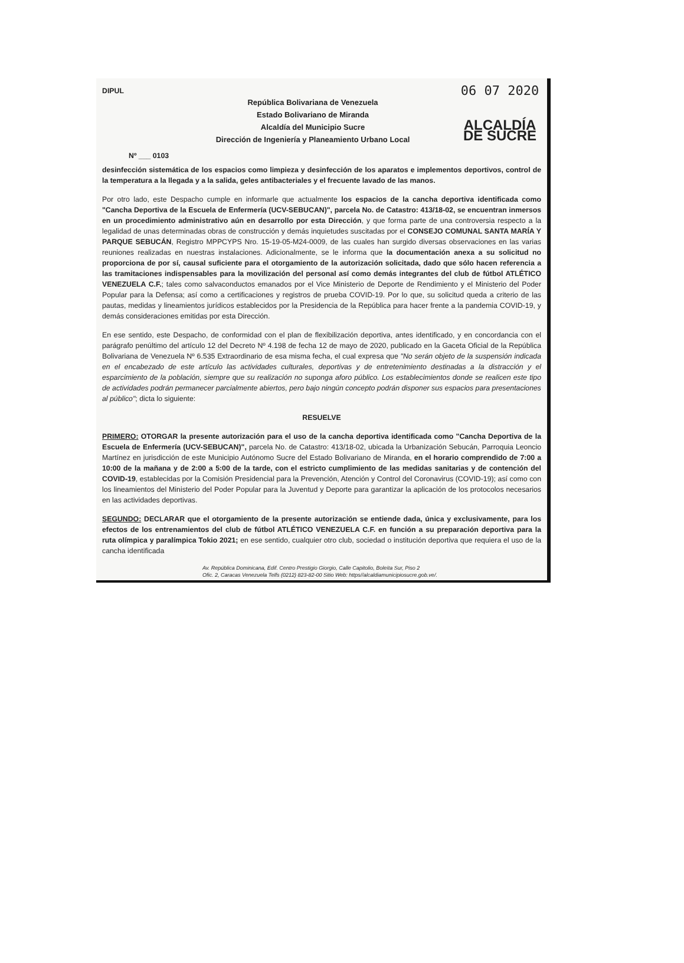DIPUL
República Bolivariana de Venezuela
Estado Bolivariano de Miranda
Alcaldía del Municipio Sucre
Dirección de Ingeniería y Planeamiento Urbano Local
06 07 2020
ALCALDÍA DE SUCRE
Nº ___ 0103
desinfección sistemática de los espacios como limpieza y desinfección de los aparatos e implementos deportivos, control de la temperatura a la llegada y a la salida, geles antibacteriales y el frecuente lavado de las manos.
Por otro lado, este Despacho cumple en informarle que actualmente los espacios de la cancha deportiva identificada como "Cancha Deportiva de la Escuela de Enfermería (UCV-SEBUCAN)", parcela No. de Catastro: 413/18-02, se encuentran inmersos en un procedimiento administrativo aún en desarrollo por esta Dirección, y que forma parte de una controversia respecto a la legalidad de unas determinadas obras de construcción y demás inquietudes suscitadas por el CONSEJO COMUNAL SANTA MARÍA Y PARQUE SEBUCÁN, Registro MPPCYPS Nro. 15-19-05-M24-0009, de las cuales han surgido diversas observaciones en las varias reuniones realizadas en nuestras instalaciones. Adicionalmente, se le informa que la documentación anexa a su solicitud no proporciona de por sí, causal suficiente para el otorgamiento de la autorización solicitada, dado que sólo hacen referencia a las tramitaciones indispensables para la movilización del personal así como demás integrantes del club de fútbol ATLÉTICO VENEZUELA C.F.; tales como salvaconductos emanados por el Vice Ministerio de Deporte de Rendimiento y el Ministerio del Poder Popular para la Defensa; así como a certificaciones y registros de prueba COVID-19. Por lo que, su solicitud queda a criterio de las pautas, medidas y lineamientos jurídicos establecidos por la Presidencia de la República para hacer frente a la pandemia COVID-19, y demás consideraciones emitidas por esta Dirección.
En ese sentido, este Despacho, de conformidad con el plan de flexibilización deportiva, antes identificado, y en concordancia con el parágrafo penúltimo del artículo 12 del Decreto Nº 4.198 de fecha 12 de mayo de 2020, publicado en la Gaceta Oficial de la República Bolivariana de Venezuela Nº 6.535 Extraordinario de esa misma fecha, el cual expresa que "No serán objeto de la suspensión indicada en el encabezado de este artículo las actividades culturales, deportivas y de entretenimiento destinadas a la distracción y el esparcimiento de la población, siempre que su realización no suponga aforo público. Los establecimientos donde se realicen este tipo de actividades podrán permanecer parcialmente abiertos, pero bajo ningún concepto podrán disponer sus espacios para presentaciones al público"; dicta lo siguiente:
RESUELVE
PRIMERO: OTORGAR la presente autorización para el uso de la cancha deportiva identificada como "Cancha Deportiva de la Escuela de Enfermería (UCV-SEBUCAN)", parcela No. de Catastro: 413/18-02, ubicada la Urbanización Sebucán, Parroquia Leoncio Martínez en jurisdicción de este Municipio Autónomo Sucre del Estado Bolivariano de Miranda, en el horario comprendido de 7:00 a 10:00 de la mañana y de 2:00 a 5:00 de la tarde, con el estricto cumplimiento de las medidas sanitarias y de contención del COVID-19, establecidas por la Comisión Presidencial para la Prevención, Atención y Control del Coronavirus (COVID-19); así como con los lineamientos del Ministerio del Poder Popular para la Juventud y Deporte para garantizar la aplicación de los protocolos necesarios en las actividades deportivas.
SEGUNDO: DECLARAR que el otorgamiento de la presente autorización se entiende dada, única y exclusivamente, para los efectos de los entrenamientos del club de fútbol ATLÉTICO VENEZUELA C.F. en función a su preparación deportiva para la ruta olímpica y paralímpica Tokio 2021; en ese sentido, cualquier otro club, sociedad o institución deportiva que requiera el uso de la cancha identificada
Av. República Dominicana, Edif. Centro Prestigio Giorgio, Calle Capitolio, Boleíta Sur, Piso 2
Ofic. 2, Caracas Venezuela Telfs (0212) 823-82-00 Sitio Web: https//alcaldiamunicipiosucre.gob.ve/.